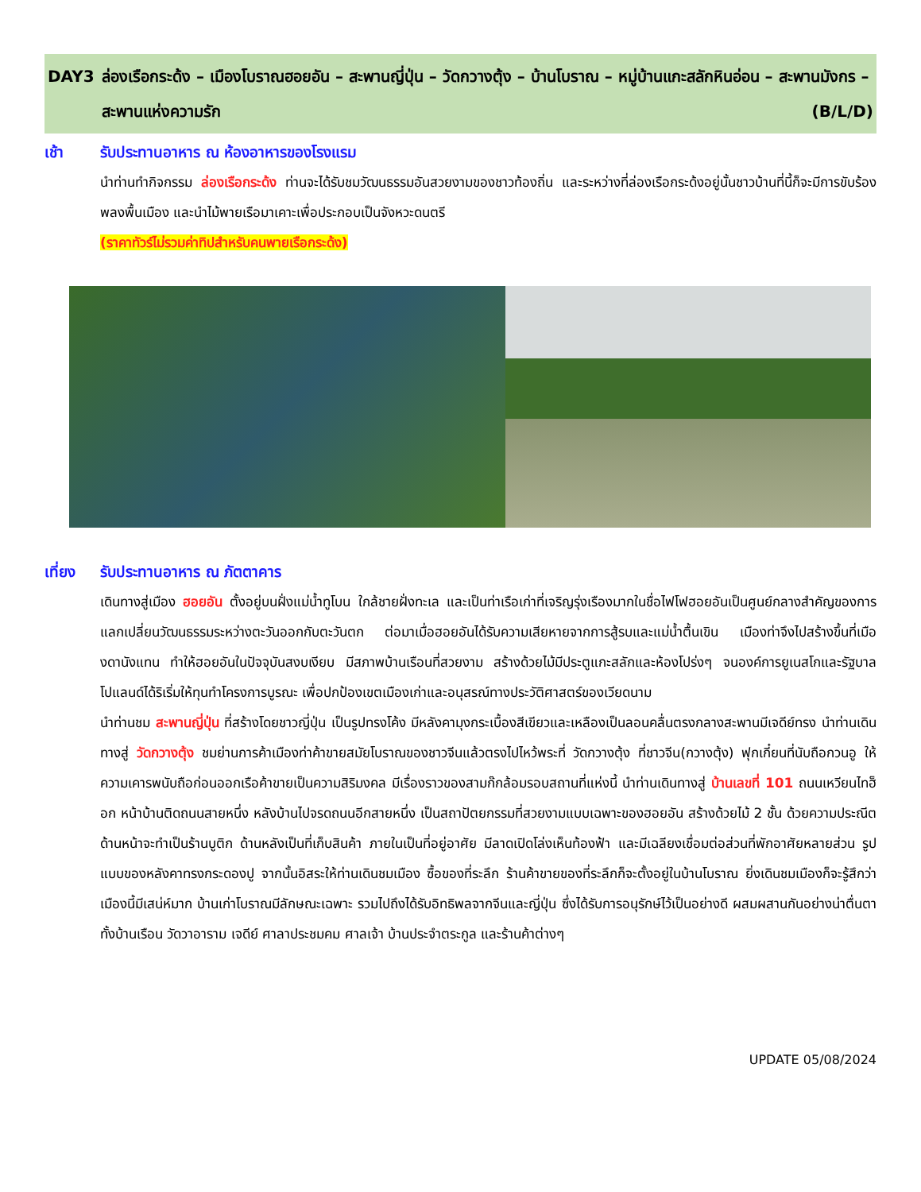DAY3 ล่องเรือกระด้ง – เมืองโบราณฮอยอัน – สะพานญี่ปุ่น – วัดกวางตุ้ง – บ้านโบราณ – หมู่บ้านแกะสลักหินอ่อน – สะพานมังกร – สะพานแห่งความรัก (B/L/D)
เช้า รับประทานอาหาร ณ ห้องอาหารของโรงแรม
นำท่านทำกิจกรรม ล่องเรือกระด้ง ท่านจะได้รับชมวัฒนธรรมอันสวยงามของชาวท้องถิ่น และระหว่างที่ล่องเรือกระด้งอยู่นั้นชาวบ้านที่นี้ก็จะมีการขับร้องพลงพื้นเมือง และนำไม้พายเรือมาเคาะเพื่อประกอบเป็นจังหวะดนตรี
(ราคาทัวร์ไม่รวมค่าทิปสำหรับคนพายเรือกระด้ง)
เที่ยง รับประทานอาหาร ณ ภัตตาคาร
เดินทางสู่เมือง ฮอยอัน ตั้งอยู่บนฝั่งแม่น้ำทูโบน ใกล้ชายฝั่งทะเล และเป็นท่าเรือเก่าที่เจริญรุ่งเรืองมากในชื่อไฟโฟฮอยอันเป็นศูนย์กลางสำคัญของการแลกเปลี่ยนวัฒนธรรมระหว่างตะวันออกกับตะวันตก ต่อมาเมื่อฮอยอันได้รับความเสียหายจากการสู้รบและแม่น้ำตื้นเขิน เมืองท่าจึงไปสร้างขึ้นที่เมืองดานังแทน ทำให้ฮอยอันในปัจจุบันสงบเงียบ มีสภาพบ้านเรือนที่สวยงาม สร้างด้วยไม้มีประตูแกะสลักและห้องโปร่งๆ จนองค์การยูเนสโกและรัฐบาลโปแลนด์ได้ริเริ่มให้ทุนทำโครงการบูรณะ เพื่อปกป้องเขตเมืองเก่าและอนุสรณ์ทางประวัติศาสตร์ของเวียดนาม
นำท่านชม สะพานญี่ปุ่น ที่สร้างโดยชาวญี่ปุ่น เป็นรูปทรงโค้ง มีหลังคามุงกระเบื้องสีเขียวและเหลืองเป็นลอนคลื่นตรงกลางสะพานมีเจดีย์ทรง นำท่านเดินทางสู่ วัดกวางตุ้ง ชมย่านการค้าเมืองท่าค้าขายสมัยโบราณของชาวจีนแล้วตรงไปไหว้พระที่ วัดกวางตุ้ง ที่ชาวจีน(กวางตุ้ง) ฟุกเกี๋ยนที่นับถือกวนอู ให้ความเคารพนับถือก่อนออกเรือค้าขายเป็นความสิริมงคล มีเรื่องราวของสามก๊กล้อมรอบสถานที่แห่งนี้ นำท่านเดินทางสู่ บ้านเลขที่ 101 ถนนเหวียนไทฮ็อก หน้าบ้านติดถนนสายหนึ่ง หลังบ้านไปจรดถนนอีกสายหนึ่ง เป็นสถาปัตยกรรมที่สวยงามแบบเฉพาะของฮอยอัน สร้างด้วยไม้ 2 ชั้น ด้วยความประณีต ด้านหน้าจะทำเป็นร้านบูติก ด้านหลังเป็นที่เก็บสินค้า ภายในเป็นที่อยู่อาศัย มีลาดเปิดโล่งเห็นท้องฟ้า และมีเฉลียงเชื่อมต่อส่วนที่พักอาศัยหลายส่วน รูปแบบของหลังคาทรงกระดองปู จากนั้นอิสระให้ท่านเดินชมเมือง ซื้อของที่ระลึก ร้านค้าขายของที่ระลึกก็จะตั้งอยู่ในบ้านโบราณ ยิ่งเดินชมเมืองก็จะรู้สึกว่าเมืองนี้มีเสน่ห์มาก บ้านเก่าโบราณมีลักษณะเฉพาะ รวมไปถึงได้รับอิทธิพลจากจีนและญี่ปุ่น ซึ่งได้รับการอนุรักษ์ไว้เป็นอย่างดี ผสมผสานกันอย่างน่าตื่นตาทั้งบ้านเรือน วัดวาอาราม เจดีย์ ศาลาประชมคม ศาลเจ้า บ้านประจำตระกูล และร้านค้าต่างๆ
UPDATE 05/08/2024